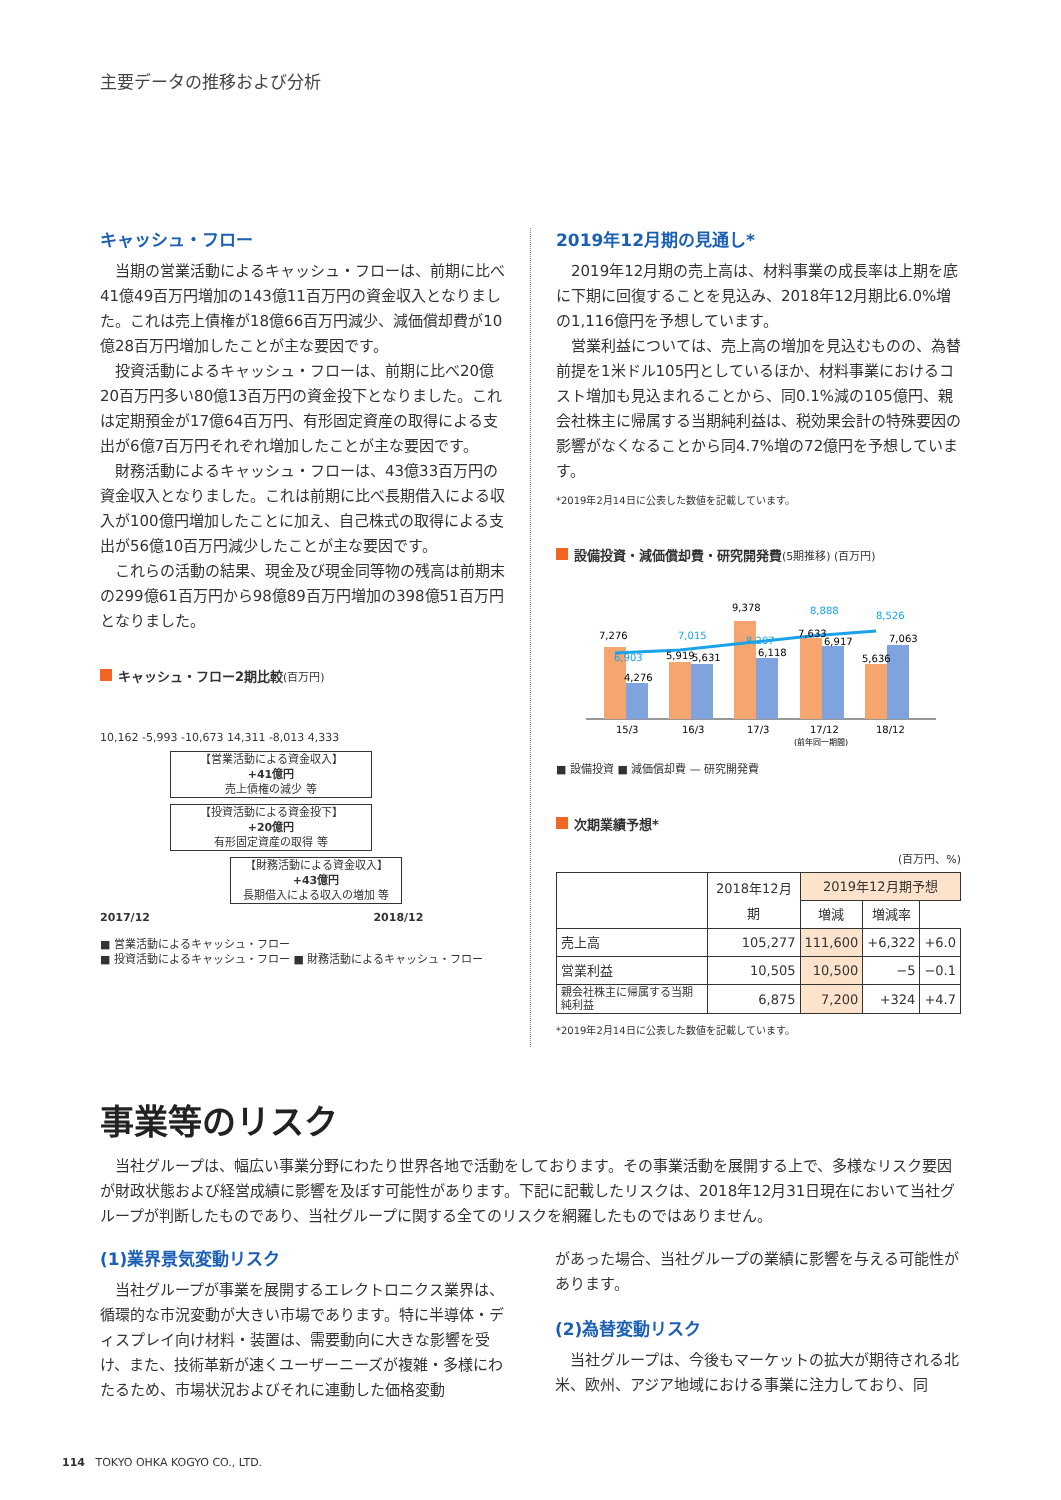主要データの推移および分析
キャッシュ・フロー
当期の営業活動によるキャッシュ・フローは、前期に比べ41億49百万円増加の143億11百万円の資金収入となりました。これは売上債権が18億66百万円減少、減価償却費が10億28百万円増加したことが主な要因です。
投資活動によるキャッシュ・フローは、前期に比べ20億20百万円多い80億13百万円の資金投下となりました。これは定期預金が17億64百万円、有形固定資産の取得による支出が6億7百万円それぞれ増加したことが主な要因です。
財務活動によるキャッシュ・フローは、43億33百万円の資金収入となりました。これは前期に比べ長期借入による収入が100億円増加したことに加え、自己株式の取得による支出が56億10百万円減少したことが主な要因です。
これらの活動の結果、現金及び現金同等物の残高は前期末の299億61百万円から98億89百万円増加の398億51百万円となりました。
キャッシュ・フロー2期比較(百万円)
10,162 -5,993 -10,673 14,311 -8,013 4,333
【営業活動による資金収入】
+41億円
売上債権の減少 等
【投資活動による資金投下】
+20億円
有形固定資産の取得 等
【財務活動による資金収入】
+43億円
長期借入による収入の増加 等
2017/12 2018/12
■ 営業活動によるキャッシュ・フロー
■ 投資活動によるキャッシュ・フロー ■ 財務活動によるキャッシュ・フロー
2019年12月期の見通し*
2019年12月期の売上高は、材料事業の成長率は上期を底に下期に回復することを見込み、2018年12月期比6.0%増の1,116億円を予想しています。
営業利益については、売上高の増加を見込むものの、為替前提を1米ドル105円としているほか、材料事業におけるコスト増加も見込まれることから、同0.1%減の105億円、親会社株主に帰属する当期純利益は、税効果会計の特殊要因の影響がなくなることから同4.7%増の72億円を予想しています。
*2019年2月14日に公表した数値を記載しています。
設備投資・減価償却費・研究開発費(5期推移) (百万円)
7,276
7,015
9,378
8,888
8,526
6,903
4,276
5,919
5,631
8,207
6,118
7,633
6,917
5,636
7,063
15/3
16/3
17/3
17/12
18/12
(前年同一期間)
■ 設備投資 ■ 減価償却費 — 研究開発費
次期業績予想*
(百万円、%)
| | 2018年12月期 | 2019年12月期予想 | | |
| --- | --- | --- | --- | --- |
| | | 増減 | 増減率 | |
| 売上高 | 105,277 | 111,600 | +6,322 | +6.0 |
| 営業利益 | 10,505 | 10,500 | −5 | −0.1 |
| 親会社株主に帰属する当期純利益 | 6,875 | 7,200 | +324 | +4.7 |
*2019年2月14日に公表した数値を記載しています。
事業等のリスク
当社グループは、幅広い事業分野にわたり世界各地で活動をしております。その事業活動を展開する上で、多様なリスク要因が財政状態および経営成績に影響を及ぼす可能性があります。下記に記載したリスクは、2018年12月31日現在において当社グループが判断したものであり、当社グループに関する全てのリスクを網羅したものではありません。
(1)業界景気変動リスク
当社グループが事業を展開するエレクトロニクス業界は、循環的な市況変動が大きい市場であります。特に半導体・ディスプレイ向け材料・装置は、需要動向に大きな影響を受け、また、技術革新が速くユーザーニーズが複雑・多様にわたるため、市場状況およびそれに連動した価格変動
があった場合、当社グループの業績に影響を与える可能性があります。
(2)為替変動リスク
当社グループは、今後もマーケットの拡大が期待される北米、欧州、アジア地域における事業に注力しており、同
114 TOKYO OHKA KOGYO CO., LTD.